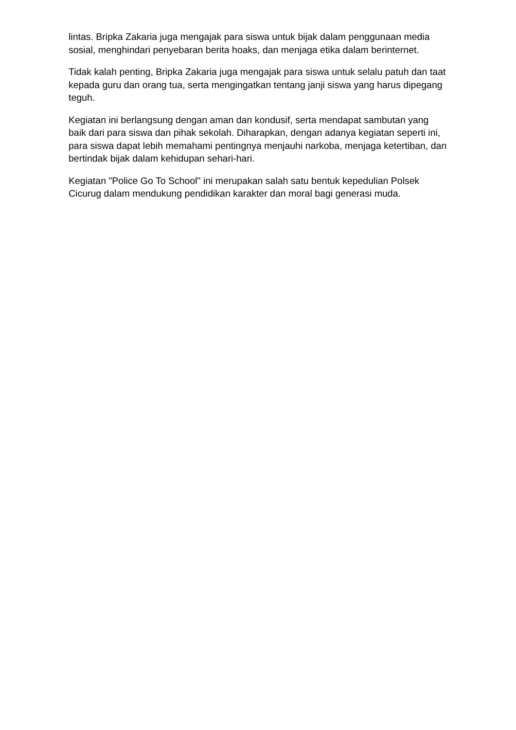lintas. Bripka Zakaria juga mengajak para siswa untuk bijak dalam penggunaan media sosial, menghindari penyebaran berita hoaks, dan menjaga etika dalam berinternet.
Tidak kalah penting, Bripka Zakaria juga mengajak para siswa untuk selalu patuh dan taat kepada guru dan orang tua, serta mengingatkan tentang janji siswa yang harus dipegang teguh.
Kegiatan ini berlangsung dengan aman dan kondusif, serta mendapat sambutan yang baik dari para siswa dan pihak sekolah. Diharapkan, dengan adanya kegiatan seperti ini, para siswa dapat lebih memahami pentingnya menjauhi narkoba, menjaga ketertiban, dan bertindak bijak dalam kehidupan sehari-hari.
Kegiatan "Police Go To School" ini merupakan salah satu bentuk kepedulian Polsek Cicurug dalam mendukung pendidikan karakter dan moral bagi generasi muda.